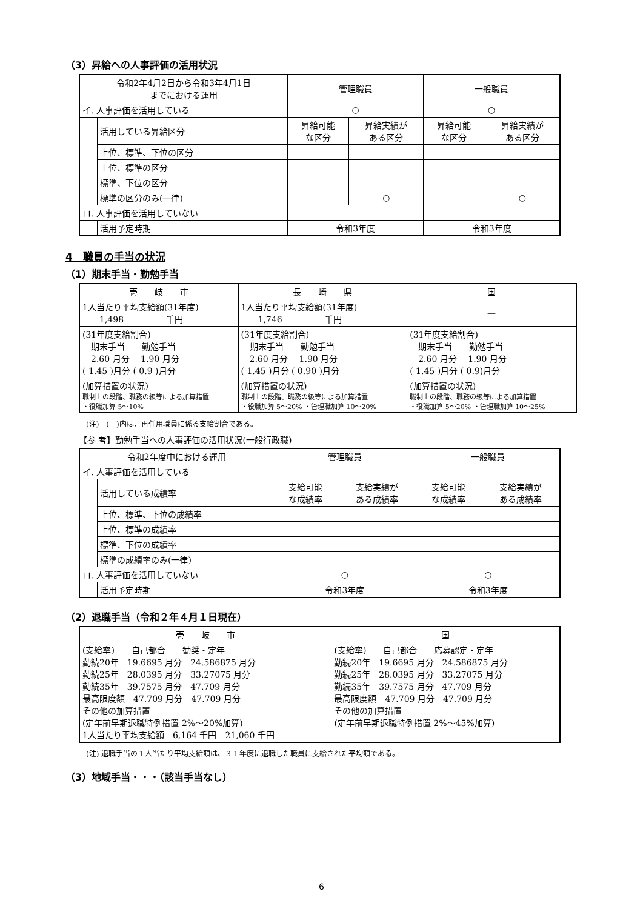（3）昇給への人事評価の活用状況
| 令和2年4月2日から令和3年4月1日 までにおける運用 | | 管理職員 | | 一般職員 | |
| --- | --- | --- | --- | --- | --- |
| イ. 人事評価を活用している | | ○ | | ○ | |
| | 活用している昇給区分 | 昇給可能 な区分 | 昇給実績が ある区分 | 昇給可能 な区分 | 昇給実績が ある区分 |
| | 上位、標準、下位の区分 | | | | |
| | 上位、標準の区分 | | | | |
| | 標準、下位の区分 | | | | |
| | 標準の区分のみ(一律) | | ○ | | ○ |
| ロ. 人事評価を活用していない | | | | | |
| | 活用予定時期 | 令和3年度 | | 令和3年度 | |
4　職員の手当の状況
（1）期末手当・勤勉手当
| 壱 岐 市 | 長 崎 県 | 国 |
| --- | --- | --- |
| 1人当たり平均支給額(31年度) 1,498 千円 | 1人当たり平均支給額(31年度) 1,746 千円 | — |
| (31年度支給割合) 期末手当 勤勉手当 2.60 月分 1.90 月分 ( 1.45 )月分 ( 0.9 )月分 | (31年度支給割合) 期末手当 勤勉手当 2.60 月分 1.90 月分 ( 1.45 )月分 ( 0.90 )月分 | (31年度支給割合) 期末手当 勤勉手当 2.60 月分 1.90 月分 ( 1.45 )月分 ( 0.9)月分 |
| (加算措置の状況) 職制上の段階、職務の級等による加算措置 ・役職加算 5～10% | (加算措置の状況) 職制上の段階、職務の級等による加算措置 ・役職加算 5～20% ・管理職加算 10～20% | (加算措置の状況) 職制上の段階、職務の級等による加算措置 ・役職加算 5～20% ・管理職加算 10～25% |
(注)　(　)内は、再任用職員に係る支給割合である。
【参 考】勤勉手当への人事評価の活用状況(一般行政職)
| 令和2年度中における運用 | | 管理職員 | | 一般職員 | |
| --- | --- | --- | --- | --- | --- |
| イ. 人事評価を活用している | | | | | |
| | 活用している成績率 | 支給可能 な成績率 | 支給実績が ある成績率 | 支給可能 な成績率 | 支給実績が ある成績率 |
| | 上位、標準、下位の成績率 | | | | |
| | 上位、標準の成績率 | | | | |
| | 標準、下位の成績率 | | | | |
| | 標準の成績率のみ(一律) | | | | |
| ロ. 人事評価を活用していない | | ○ | | ○ | |
| | 活用予定時期 | 令和3年度 | | 令和3年度 | |
（2）退職手当（令和２年４月１日現在）
| 壱 岐 市 | 国 |
| --- | --- |
| (支給率) 自己都合 勧奨・定年 勤続20年 19.6695 月分 24.586875 月分 勤続25年 28.0395 月分 33.27075 月分 勤続35年 39.7575 月分 47.709 月分 最高限度額 47.709 月分 47.709 月分 その他の加算措置 (定年前早期退職特例措置 2%～20%加算) 1人当たり平均支給額 6,164 千円 21,060 千円 | (支給率) 自己都合 応募認定・定年 勤続20年 19.6695 月分 24.586875 月分 勤続25年 28.0395 月分 33.27075 月分 勤続35年 39.7575 月分 47.709 月分 最高限度額 47.709 月分 47.709 月分 その他の加算措置 (定年前早期退職特例措置 2%～45%加算) |
(注) 退職手当の１人当たり平均支給額は、３１年度に退職した職員に支給された平均額である。
（3）地域手当・・・（該当手当なし）
6